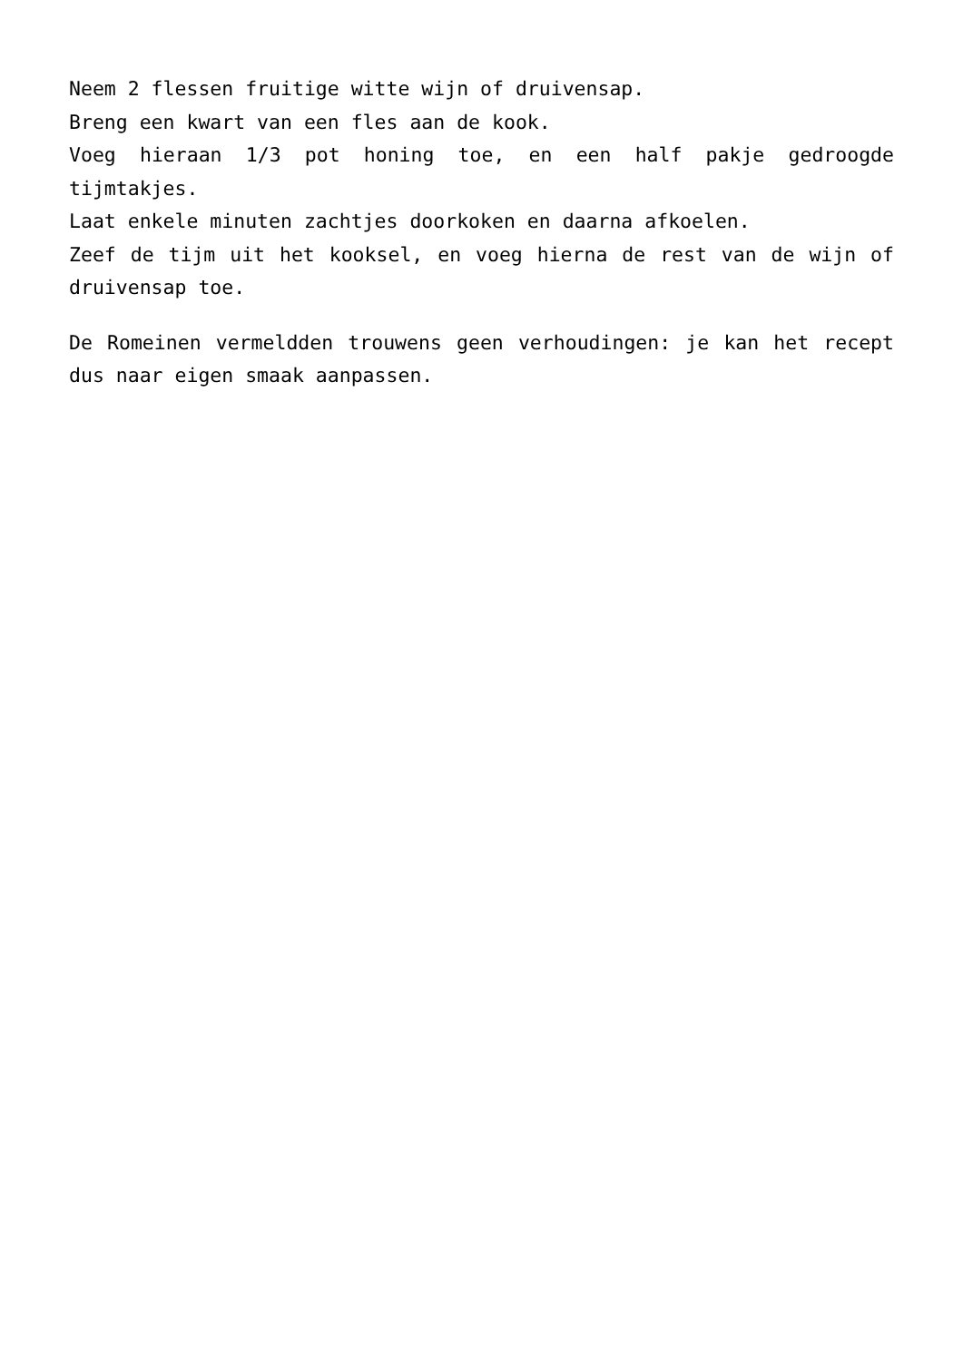Neem 2 flessen fruitige witte wijn of druivensap.
Breng een kwart van een fles aan de kook.
Voeg hieraan 1/3 pot honing toe, en een half pakje gedroogde tijmtakjes.
Laat enkele minuten zachtjes doorkoken en daarna afkoelen.
Zeef de tijm uit het kooksel, en voeg hierna de rest van de wijn of druivensap toe.
De Romeinen vermeldden trouwens geen verhoudingen: je kan het recept dus naar eigen smaak aanpassen.